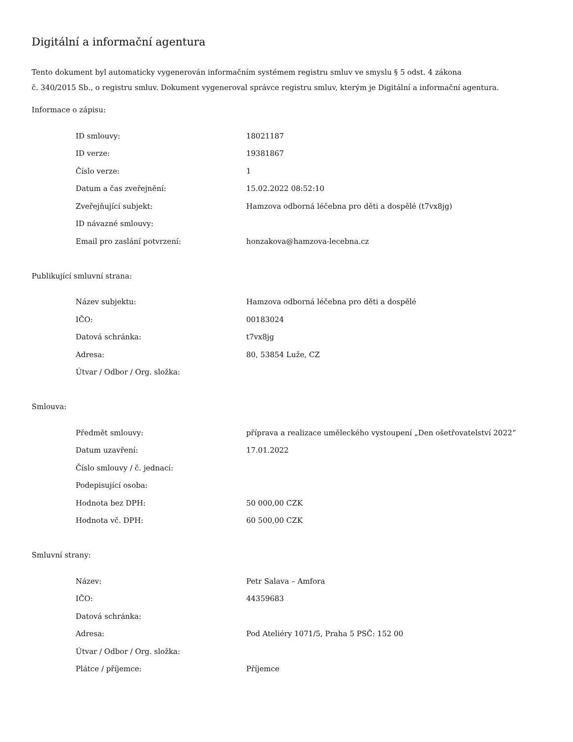Digitální a informační agentura
Tento dokument byl automaticky vygenerován informačním systémem registru smluv ve smyslu § 5 odst. 4 zákona
č. 340/2015 Sb., o registru smluv. Dokument vygeneroval správce registru smluv, kterým je Digitální a informační agentura.
Informace o zápisu:
| ID smlouvy: | 18021187 |
| ID verze: | 19381867 |
| Číslo verze: | 1 |
| Datum a čas zveřejnění: | 15.02.2022 08:52:10 |
| Zveřejňující subjekt: | Hamzova odborná léčebna pro děti a dospělé (t7vx8jg) |
| ID návazné smlouvy: | |
| Email pro zaslání potvrzení: | honzakova@hamzova-lecebna.cz |
Publikující smluvní strana:
| Název subjektu: | Hamzova odborná léčebna pro děti a dospělé |
| IČO: | 00183024 |
| Datová schránka: | t7vx8jg |
| Adresa: | 80, 53854 Luže, CZ |
| Útvar / Odbor / Org. složka: | |
Smlouva:
| Předmět smlouvy: | příprava a realizace uměleckého vystoupení „Den ošetřovatelství 2022“ |
| Datum uzavření: | 17.01.2022 |
| Číslo smlouvy / č. jednací: | |
| Podepisující osoba: | |
| Hodnota bez DPH: | 50 000,00 CZK |
| Hodnota vč. DPH: | 60 500,00 CZK |
Smluvní strany:
| Název: | Petr Salava – Amfora |
| IČO: | 44359683 |
| Datová schránka: | |
| Adresa: | Pod Ateliéry 1071/5, Praha 5 PSČ: 152 00 |
| Útvar / Odbor / Org. složka: | |
| Plátce / příjemce: | Příjemce |